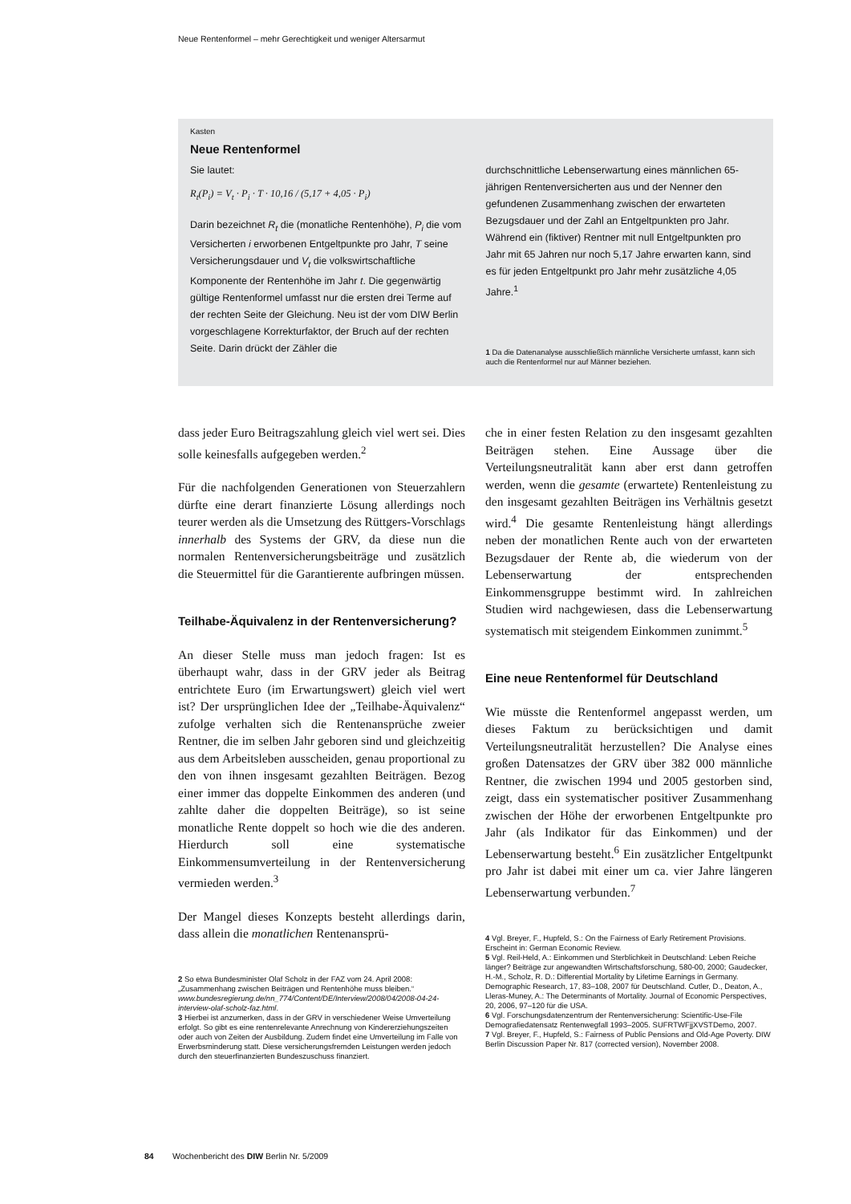Neue Rentenformel – mehr Gerechtigkeit und weniger Altersarmut
Kasten
Neue Rentenformel
Sie lautet:
R<sub>t</sub>(P<sub>i</sub>) = V<sub>t</sub> · P<sub>i</sub> · T · 10,16 / (5,17 + 4,05 · P<sub>i</sub>)
Darin bezeichnet R<sub>t</sub> die (monatliche Rentenhöhe), P<sub>i</sub> die vom Versicherten i erworbenen Entgeltpunkte pro Jahr, T seine Versicherungsdauer und V<sub>t</sub> die volkswirtschaftliche Komponente der Rentenhöhe im Jahr t. Die gegenwärtig gültige Rentenformel umfasst nur die ersten drei Terme auf der rechten Seite der Gleichung. Neu ist der vom DIW Berlin vorgeschlagene Korrekturfaktor, der Bruch auf der rechten Seite. Darin drückt der Zähler die
durchschnittliche Lebenserwartung eines männlichen 65-jährigen Rentenversicherten aus und der Nenner den gefundenen Zusammenhang zwischen der erwarteten Bezugsdauer und der Zahl an Entgeltpunkten pro Jahr. Während ein (fiktiver) Rentner mit null Entgeltpunkten pro Jahr mit 65 Jahren nur noch 5,17 Jahre erwarten kann, sind es für jeden Entgeltpunkt pro Jahr mehr zusätzliche 4,05 Jahre.<sup>1</sup>
1 Da die Datenanalyse ausschließlich männliche Versicherte umfasst, kann sich auch die Rentenformel nur auf Männer beziehen.
dass jeder Euro Beitragszahlung gleich viel wert sei. Dies solle keinesfalls aufgegeben werden.<sup>2</sup>
Für die nachfolgenden Generationen von Steuerzahlern dürfte eine derart finanzierte Lösung allerdings noch teurer werden als die Umsetzung des Rüttgers-Vorschlags innerhalb des Systems der GRV, da diese nun die normalen Rentenversicherungsbeiträge und zusätzlich die Steuermittel für die Garantierente aufbringen müssen.
Teilhabe-Äquivalenz in der Rentenversicherung?
An dieser Stelle muss man jedoch fragen: Ist es überhaupt wahr, dass in der GRV jeder als Beitrag entrichtete Euro (im Erwartungswert) gleich viel wert ist? Der ursprünglichen Idee der „Teilhabe-Äquivalenz“ zufolge verhalten sich die Rentenansprüche zweier Rentner, die im selben Jahr geboren sind und gleichzeitig aus dem Arbeitsleben ausscheiden, genau proportional zu den von ihnen insgesamt gezahlten Beiträgen. Bezog einer immer das doppelte Einkommen des anderen (und zahlte daher die doppelten Beiträge), so ist seine monatliche Rente doppelt so hoch wie die des anderen. Hierdurch soll eine systematische Einkommensumverteilung in der Rentenversicherung vermieden werden.<sup>3</sup>
Der Mangel dieses Konzepts besteht allerdings darin, dass allein die monatlichen Rentenansprü-
2 So etwa Bundesminister Olaf Scholz in der FAZ vom 24. April 2008: „Zusammenhang zwischen Beiträgen und Rentenhöhe muss bleiben.“ www.bundesregierung.de/nn_774/Content/DE/Interview/2008/04/2008-04-24-interview-olaf-scholz-faz.html.
3 Hierbei ist anzumerken, dass in der GRV in verschiedener Weise Umverteilung erfolgt. So gibt es eine rentenrelevante Anrechnung von Kindererziehungszeiten oder auch von Zeiten der Ausbildung. Zudem findet eine Umverteilung im Falle von Erwerbsminderung statt. Diese versicherungsfremden Leistungen werden jedoch durch den steuerfinanzierten Bundeszuschuss finanziert.
che in einer festen Relation zu den insgesamt gezahlten Beiträgen stehen. Eine Aussage über die Verteilungsneutralität kann aber erst dann getroffen werden, wenn die gesamte (erwartete) Rentenleistung zu den insgesamt gezahlten Beiträgen ins Verhältnis gesetzt wird.<sup>4</sup> Die gesamte Rentenleistung hängt allerdings neben der monatlichen Rente auch von der erwarteten Bezugsdauer der Rente ab, die wiederum von der Lebenserwartung der entsprechenden Einkommensgruppe bestimmt wird. In zahlreichen Studien wird nachgewiesen, dass die Lebenserwartung systematisch mit steigendem Einkommen zunimmt.<sup>5</sup>
Eine neue Rentenformel für Deutschland
Wie müsste die Rentenformel angepasst werden, um dieses Faktum zu berücksichtigen und damit Verteilungsneutralität herzustellen? Die Analyse eines großen Datensatzes der GRV über 382 000 männliche Rentner, die zwischen 1994 und 2005 gestorben sind, zeigt, dass ein systematischer positiver Zusammenhang zwischen der Höhe der erworbenen Entgeltpunkte pro Jahr (als Indikator für das Einkommen) und der Lebenserwartung besteht.<sup>6</sup> Ein zusätzlicher Entgeltpunkt pro Jahr ist dabei mit einer um ca. vier Jahre längeren Lebenserwartung verbunden.<sup>7</sup>
4 Vgl. Breyer, F., Hupfeld, S.: On the Fairness of Early Retirement Provisions. Erscheint in: German Economic Review.
5 Vgl. Reil-Held, A.: Einkommen und Sterblichkeit in Deutschland: Leben Reiche länger? Beiträge zur angewandten Wirtschaftsforschung, 580-00, 2000; Gaudecker, H.-M., Scholz, R. D.: Differential Mortality by Lifetime Earnings in Germany. Demographic Research, 17, 83–108, 2007 für Deutschland. Cutler, D., Deaton, A., Lleras-Muney, A.: The Determinants of Mortality. Journal of Economic Perspectives, 20, 2006, 97–120 für die USA.
6 Vgl. Forschungsdatenzentrum der Rentenversicherung: Scientific-Use-File Demografiedatensatz Rentenwegfall 1993–2005. SUFRTWFjjXVSTDemo, 2007.
7 Vgl. Breyer, F., Hupfeld, S.: Fairness of Public Pensions and Old-Age Poverty. DIW Berlin Discussion Paper Nr. 817 (corrected version), November 2008.
84 Wochenbericht des DIW Berlin Nr. 5/2009